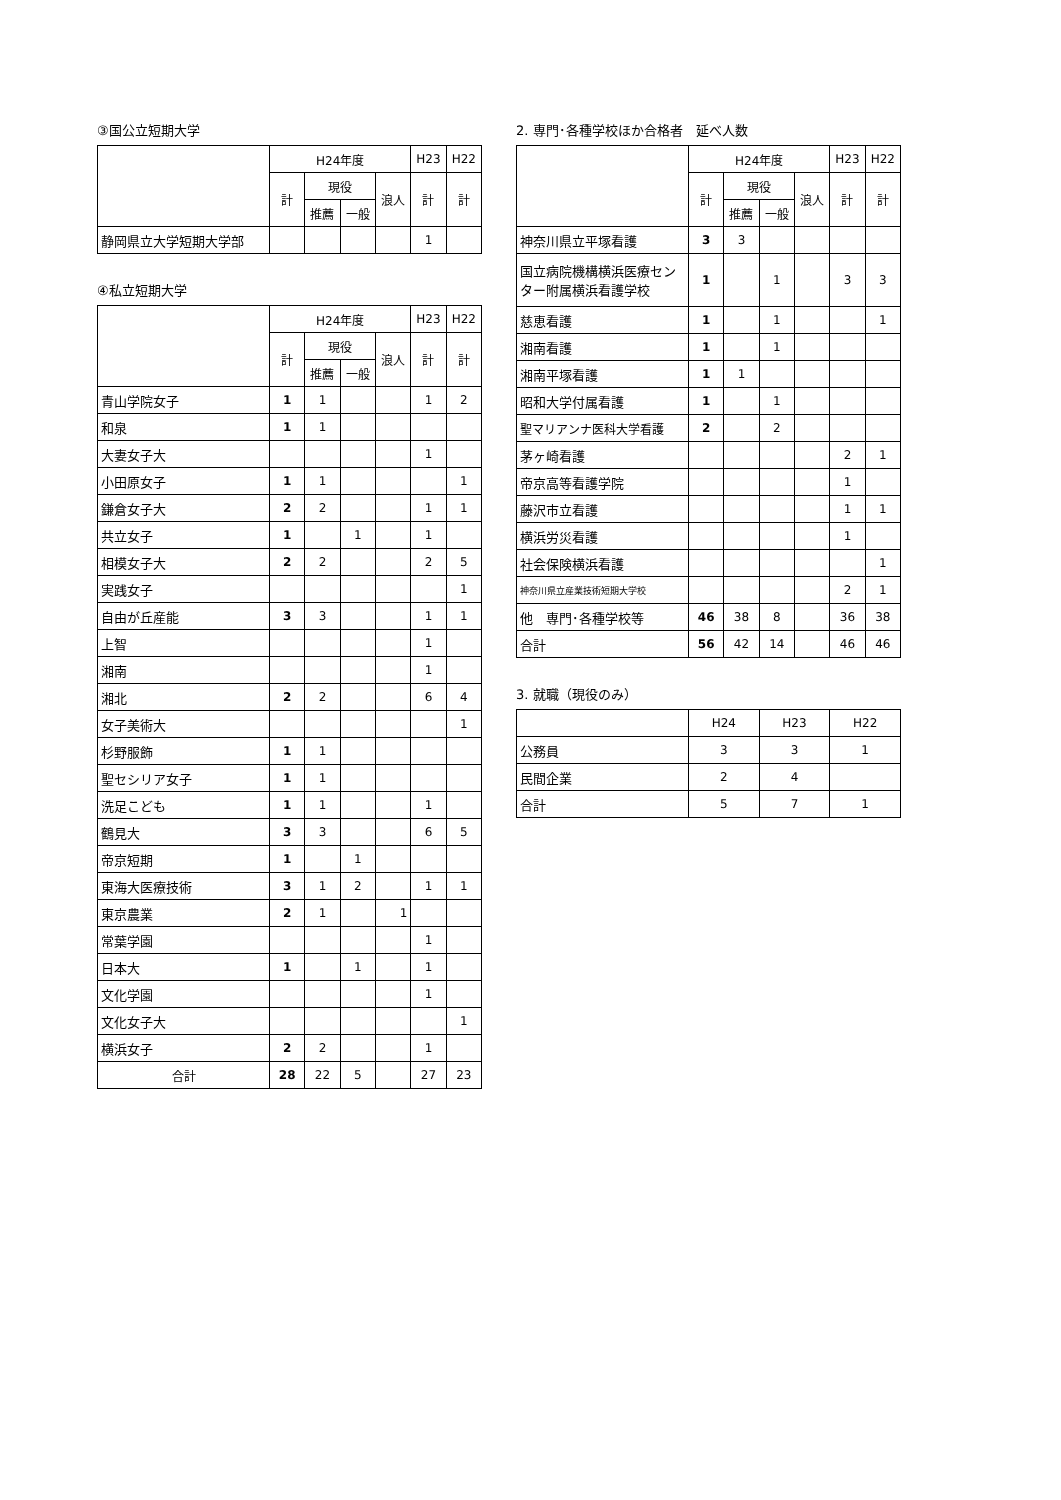③国公立短期大学
| | H24年度 | | | | H23 | H22 |
| --- | --- | --- | --- | --- | --- | --- |
| | 計 | 現役 | | 浪人 | 計 | 計 |
| | | 推薦 | 一般 | | | |
| 静岡県立大学短期大学部 | | | | | 1 | |
④私立短期大学
| | H24年度 | | | | H23 | H22 |
| --- | --- | --- | --- | --- | --- | --- |
| | 計 | 現役 | | 浪人 | 計 | 計 |
| | | 推薦 | 一般 | | | |
| 青山学院女子 | 1 | 1 | | | 1 | 2 |
| 和泉 | 1 | 1 | | | | |
| 大妻女子大 | | | | | 1 | |
| 小田原女子 | 1 | 1 | | | | 1 |
| 鎌倉女子大 | 2 | 2 | | | 1 | 1 |
| 共立女子 | 1 | | 1 | | 1 | |
| 相模女子大 | 2 | 2 | | | 2 | 5 |
| 実践女子 | | | | | | 1 |
| 自由が丘産能 | 3 | 3 | | | 1 | 1 |
| 上智 | | | | | 1 | |
| 湘南 | | | | | 1 | |
| 湘北 | 2 | 2 | | | 6 | 4 |
| 女子美術大 | | | | | | 1 |
| 杉野服飾 | 1 | 1 | | | | |
| 聖セシリア女子 | 1 | 1 | | | | |
| 洗足こども | 1 | 1 | | | 1 | |
| 鶴見大 | 3 | 3 | | | 6 | 5 |
| 帝京短期 | 1 | | 1 | | | |
| 東海大医療技術 | 3 | 1 | 2 | | 1 | 1 |
| 東京農業 | 2 | 1 | | 1 | | |
| 常葉学園 | | | | | 1 | |
| 日本大 | 1 | | 1 | | 1 | |
| 文化学園 | | | | | 1 | |
| 文化女子大 | | | | | | 1 |
| 横浜女子 | 2 | 2 | | | 1 | |
| 合計 | 28 | 22 | 5 | | 27 | 23 |
2. 専門･各種学校ほか合格者　延べ人数
| | H24年度 | | | | H23 | H22 |
| --- | --- | --- | --- | --- | --- | --- |
| | 計 | 現役 | | 浪人 | 計 | 計 |
| | | 推薦 | 一般 | | | |
| 神奈川県立平塚看護 | 3 | 3 | | | | |
| 国立病院機構横浜医療センター附属横浜看護学校 | 1 | | 1 | | 3 | 3 |
| 慈恵看護 | 1 | | 1 | | | 1 |
| 湘南看護 | 1 | | 1 | | | |
| 湘南平塚看護 | 1 | 1 | | | | |
| 昭和大学付属看護 | 1 | | 1 | | | |
| 聖マリアンナ医科大学看護 | 2 | | 2 | | | |
| 茅ヶ崎看護 | | | | | 2 | 1 |
| 帝京高等看護学院 | | | | | 1 | |
| 藤沢市立看護 | | | | | 1 | 1 |
| 横浜労災看護 | | | | | 1 | |
| 社会保険横浜看護 | | | | | | 1 |
| 神奈川県立産業技術短期大学校 | | | | | 2 | 1 |
| 他 専門･各種学校等 | 46 | 38 | 8 | | 36 | 38 |
| 合計 | 56 | 42 | 14 | | 46 | 46 |
3. 就職（現役のみ）
| | H24 | H23 | H22 |
| --- | --- | --- | --- |
| 公務員 | 3 | 3 | 1 |
| 民間企業 | 2 | 4 | |
| 合計 | 5 | 7 | 1 |